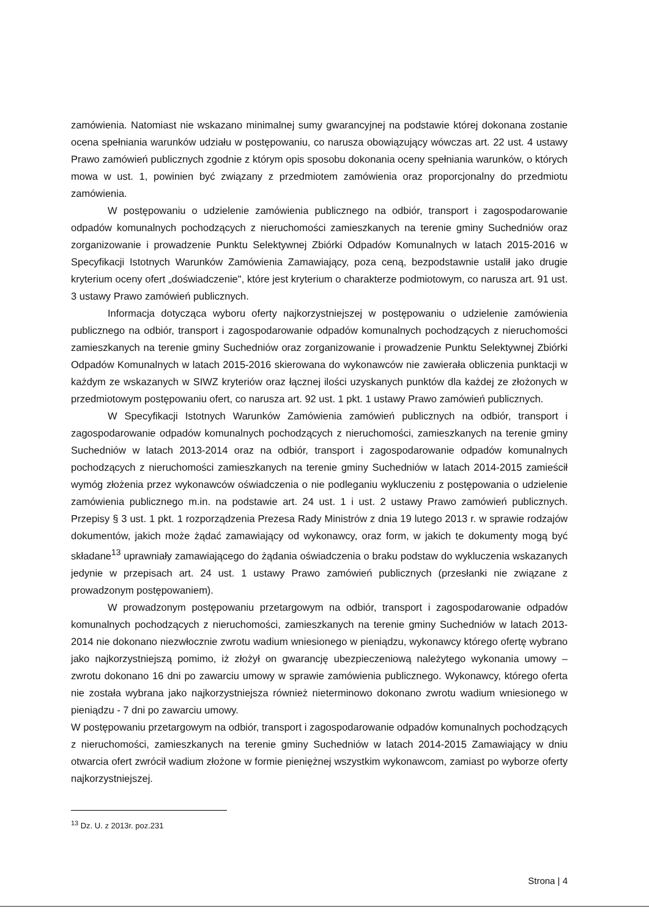zamówienia. Natomiast nie wskazano minimalnej sumy gwarancyjnej na podstawie której dokonana zostanie ocena spełniania warunków udziału w postępowaniu, co narusza obowiązujący wówczas art. 22 ust. 4 ustawy Prawo zamówień publicznych zgodnie z którym opis sposobu dokonania oceny spełniania warunków, o których mowa w ust. 1, powinien być związany z przedmiotem zamówienia oraz proporcjonalny do przedmiotu zamówienia.
W postępowaniu o udzielenie zamówienia publicznego na odbiór, transport i zagospodarowanie odpadów komunalnych pochodzących z nieruchomości zamieszkanych na terenie gminy Suchedniów oraz zorganizowanie i prowadzenie Punktu Selektywnej Zbiórki Odpadów Komunalnych w latach 2015-2016 w Specyfikacji Istotnych Warunków Zamówienia Zamawiający, poza ceną, bezpodstawnie ustalił jako drugie kryterium oceny ofert „doświadczenie", które jest kryterium o charakterze podmiotowym, co narusza art. 91 ust. 3 ustawy Prawo zamówień publicznych.
Informacja dotycząca wyboru oferty najkorzystniejszej w postępowaniu o udzielenie zamówienia publicznego na odbiór, transport i zagospodarowanie odpadów komunalnych pochodzących z nieruchomości zamieszkanych na terenie gminy Suchedniów oraz zorganizowanie i prowadzenie Punktu Selektywnej Zbiórki Odpadów Komunalnych w latach 2015-2016 skierowana do wykonawców nie zawierała obliczenia punktacji w każdym ze wskazanych w SIWZ kryteriów oraz łącznej ilości uzyskanych punktów dla każdej ze złożonych w przedmiotowym postępowaniu ofert, co narusza art. 92 ust. 1 pkt. 1 ustawy Prawo zamówień publicznych.
W Specyfikacji Istotnych Warunków Zamówienia zamówień publicznych na odbiór, transport i zagospodarowanie odpadów komunalnych pochodzących z nieruchomości, zamieszkanych na terenie gminy Suchedniów w latach 2013-2014 oraz na odbiór, transport i zagospodarowanie odpadów komunalnych pochodzących z nieruchomości zamieszkanych na terenie gminy Suchedniów w latach 2014-2015 zamieścił wymóg złożenia przez wykonawców oświadczenia o nie podleganiu wykluczeniu z postępowania o udzielenie zamówienia publicznego m.in. na podstawie art. 24 ust. 1 i ust. 2 ustawy Prawo zamówień publicznych. Przepisy § 3 ust. 1 pkt. 1 rozporządzenia Prezesa Rady Ministrów z dnia 19 lutego 2013 r. w sprawie rodzajów dokumentów, jakich może żądać zamawiający od wykonawcy, oraz form, w jakich te dokumenty mogą być składane<sup>13</sup> uprawniały zamawiającego do żądania oświadczenia o braku podstaw do wykluczenia wskazanych jedynie w przepisach art. 24 ust. 1 ustawy Prawo zamówień publicznych (przesłanki nie związane z prowadzonym postępowaniem).
W prowadzonym postępowaniu przetargowym na odbiór, transport i zagospodarowanie odpadów komunalnych pochodzących z nieruchomości, zamieszkanych na terenie gminy Suchedniów w latach 2013-2014 nie dokonano niezwłocznie zwrotu wadium wniesionego w pieniądzu, wykonawcy którego ofertę wybrano jako najkorzystniejszą pomimo, iż złożył on gwarancję ubezpieczeniową należytego wykonania umowy – zwrotu dokonano 16 dni po zawarciu umowy w sprawie zamówienia publicznego. Wykonawcy, którego oferta nie została wybrana jako najkorzystniejsza również nieterminowo dokonano zwrotu wadium wniesionego w pieniądzu - 7 dni po zawarciu umowy.
W postępowaniu przetargowym na odbiór, transport i zagospodarowanie odpadów komunalnych pochodzących z nieruchomości, zamieszkanych na terenie gminy Suchedniów w latach 2014-2015 Zamawiający w dniu otwarcia ofert zwrócił wadium złożone w formie pieniężnej wszystkim wykonawcom, zamiast po wyborze oferty najkorzystniejszej.
<sup>13</sup> Dz. U. z 2013r. poz.231
Strona | 4